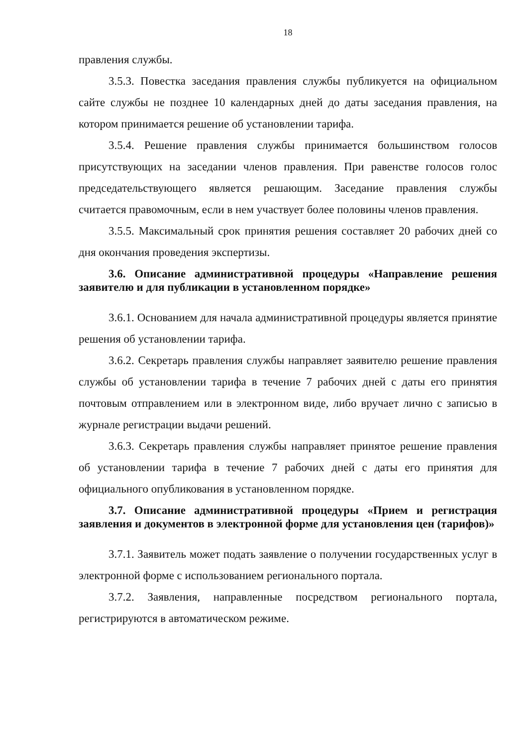18
правления службы.
3.5.3. Повестка заседания правления службы публикуется на официальном сайте службы не позднее 10 календарных дней до даты заседания правления, на котором принимается решение об установлении тарифа.
3.5.4. Решение правления службы принимается большинством голосов присутствующих на заседании членов правления. При равенстве голосов голос председательствующего является решающим. Заседание правления службы считается правомочным, если в нем участвует более половины членов правления.
3.5.5. Максимальный срок принятия решения составляет 20 рабочих дней со дня окончания проведения экспертизы.
3.6. Описание административной процедуры «Направление решения заявителю и для публикации в установленном порядке»
3.6.1. Основанием для начала административной процедуры является принятие решения об установлении тарифа.
3.6.2. Секретарь правления службы направляет заявителю решение правления службы об установлении тарифа в течение 7 рабочих дней с даты его принятия почтовым отправлением или в электронном виде, либо вручает лично с записью в журнале регистрации выдачи решений.
3.6.3. Секретарь правления службы направляет принятое решение правления об установлении тарифа в течение 7 рабочих дней с даты его принятия для официального опубликования в установленном порядке.
3.7. Описание административной процедуры «Прием и регистрация заявления и документов в электронной форме для установления цен (тарифов)»
3.7.1. Заявитель может подать заявление о получении государственных услуг в электронной форме с использованием регионального портала.
3.7.2. Заявления, направленные посредством регионального портала, регистрируются в автоматическом режиме.